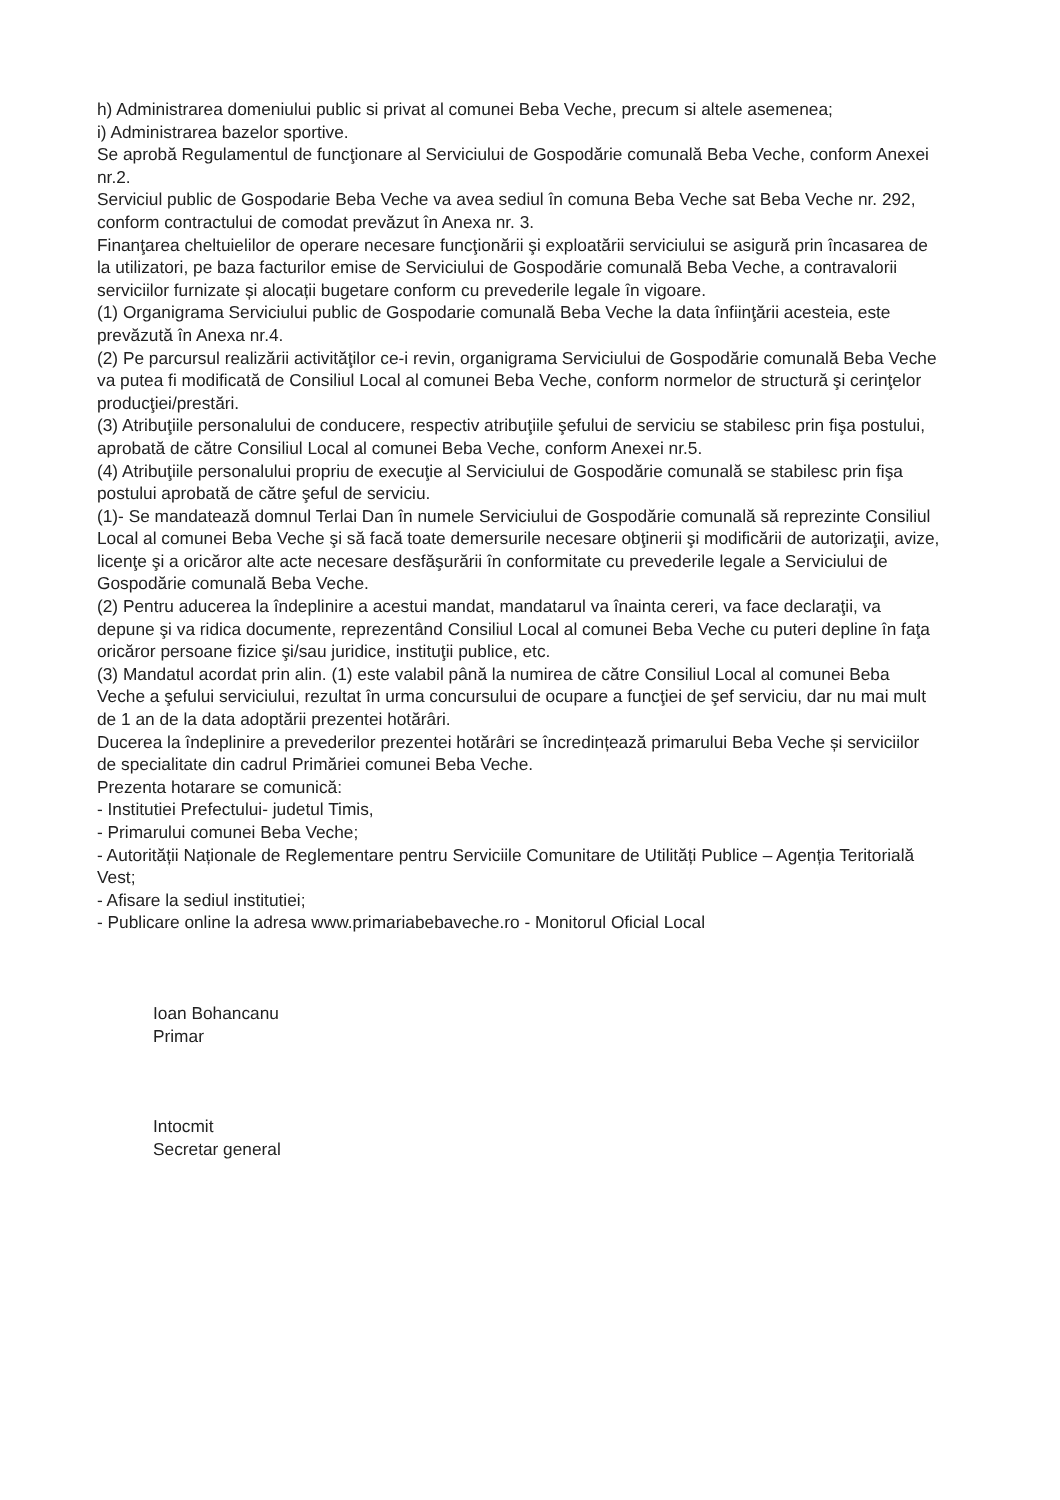h) Administrarea domeniului public si privat al comunei Beba Veche, precum si altele asemenea;
i) Administrarea bazelor sportive.
Se aprobă Regulamentul de funcţionare al Serviciului de Gospodărie comunală Beba Veche, conform Anexei nr.2.
Serviciul public de Gospodarie Beba Veche va avea sediul în comuna Beba Veche sat Beba Veche nr. 292, conform contractului de comodat prevăzut în Anexa nr. 3.
Finanţarea cheltuielilor de operare necesare funcţionării şi exploatării serviciului se asigură prin încasarea de la utilizatori, pe baza facturilor emise de Serviciului de Gospodărie comunală Beba Veche, a contravalorii serviciilor furnizate și alocații bugetare conform cu prevederile legale în vigoare.
(1) Organigrama Serviciului public de Gospodarie comunală Beba Veche la data înfiinţării acesteia, este prevăzută în Anexa nr.4.
(2) Pe parcursul realizării activităţilor ce-i revin, organigrama Serviciului de Gospodărie comunală Beba Veche va putea fi modificată de Consiliul Local al comunei Beba Veche, conform normelor de structură şi cerinţelor producţiei/prestări.
(3) Atribuţiile personalului de conducere, respectiv atribuţiile şefului de serviciu se stabilesc prin fişa postului, aprobată de către Consiliul Local al comunei Beba Veche, conform Anexei nr.5.
(4) Atribuţiile personalului propriu de execuţie al Serviciului de Gospodărie comunală se stabilesc prin fişa postului aprobată de către şeful de serviciu.
(1)- Se mandatează domnul Terlai Dan în numele Serviciului de Gospodărie comunală să reprezinte Consiliul Local al comunei Beba Veche şi să facă toate demersurile necesare obţinerii şi modificării de autorizaţii, avize, licenţe şi a oricăror alte acte necesare desfăşurării în conformitate cu prevederile legale a Serviciului de Gospodărie comunală Beba Veche.
(2) Pentru aducerea la îndeplinire a acestui mandat, mandatarul va înainta cereri, va face declaraţii, va depune şi va ridica documente, reprezentând Consiliul Local al comunei Beba Veche cu puteri depline în faţa oricăror persoane fizice şi/sau juridice, instituţii publice, etc.
(3) Mandatul acordat prin alin. (1) este valabil până la numirea de către Consiliul Local al comunei Beba Veche a şefului serviciului, rezultat în urma concursului de ocupare a funcţiei de şef serviciu, dar nu mai mult de 1 an de la data adoptării prezentei hotărâri.
Ducerea la îndeplinire a prevederilor prezentei hotărâri se încredințează primarului Beba Veche și serviciilor de specialitate din cadrul Primăriei comunei Beba Veche.
Prezenta hotarare se comunică:
- Institutiei Prefectului- judetul Timis,
- Primarului comunei Beba Veche;
- Autorității Naționale de Reglementare pentru Serviciile Comunitare de Utilități Publice – Agenția Teritorială Vest;
- Afisare la sediul institutiei;
- Publicare online la adresa www.primariabebaveche.ro - Monitorul Oficial Local
Ioan Bohancanu
Primar
Intocmit
Secretar general